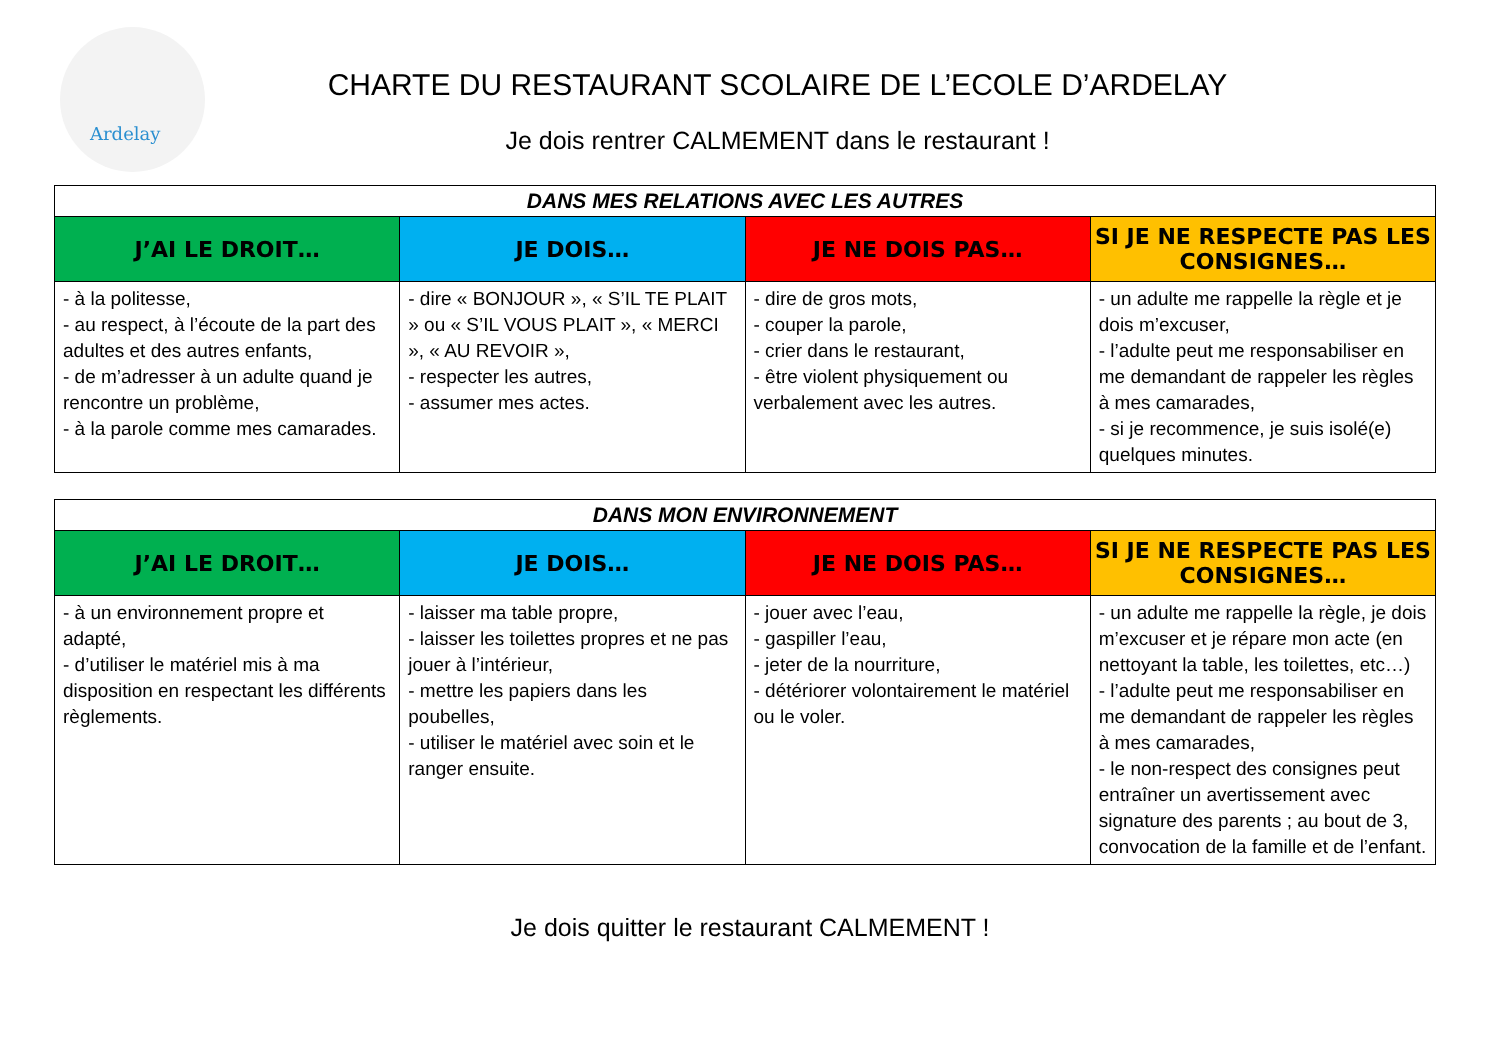Ardelay
CHARTE DU RESTAURANT SCOLAIRE DE L’ECOLE D’ARDELAY
Je dois rentrer CALMEMENT dans le restaurant !
| DANS MES RELATIONS AVEC LES AUTRES | | | |
| --- | --- | --- | --- |
| J’AI LE DROIT… | JE DOIS… | JE NE DOIS PAS… | SI JE NE RESPECTE PAS LES CONSIGNES… |
| - à la politesse, - au respect, à l’écoute de la part des adultes et des autres enfants, - de m’adresser à un adulte quand je rencontre un problème, - à la parole comme mes camarades. | - dire « BONJOUR », « S’IL TE PLAIT » ou « S’IL VOUS PLAIT », « MERCI », « AU REVOIR », - respecter les autres, - assumer mes actes. | - dire de gros mots, - couper la parole, - crier dans le restaurant, - être violent physiquement ou verbalement avec les autres. | - un adulte me rappelle la règle et je dois m’excuser, - l’adulte peut me responsabiliser en me demandant de rappeler les règles à mes camarades, - si je recommence, je suis isolé(e) quelques minutes. |
| DANS MON ENVIRONNEMENT | | | |
| --- | --- | --- | --- |
| J’AI LE DROIT… | JE DOIS… | JE NE DOIS PAS… | SI JE NE RESPECTE PAS LES CONSIGNES… |
| - à un environnement propre et adapté, - d’utiliser le matériel mis à ma disposition en respectant les différents règlements. | - laisser ma table propre, - laisser les toilettes propres et ne pas jouer à l’intérieur, - mettre les papiers dans les poubelles, - utiliser le matériel avec soin et le ranger ensuite. | - jouer avec l’eau, - gaspiller l’eau, - jeter de la nourriture, - détériorer volontairement le matériel ou le voler. | - un adulte me rappelle la règle, je dois m’excuser et je répare mon acte (en nettoyant la table, les toilettes, etc…) - l’adulte peut me responsabiliser en me demandant de rappeler les règles à mes camarades, - le non-respect des consignes peut entraîner un avertissement avec signature des parents ; au bout de 3, convocation de la famille et de l’enfant. |
Je dois quitter le restaurant CALMEMENT !